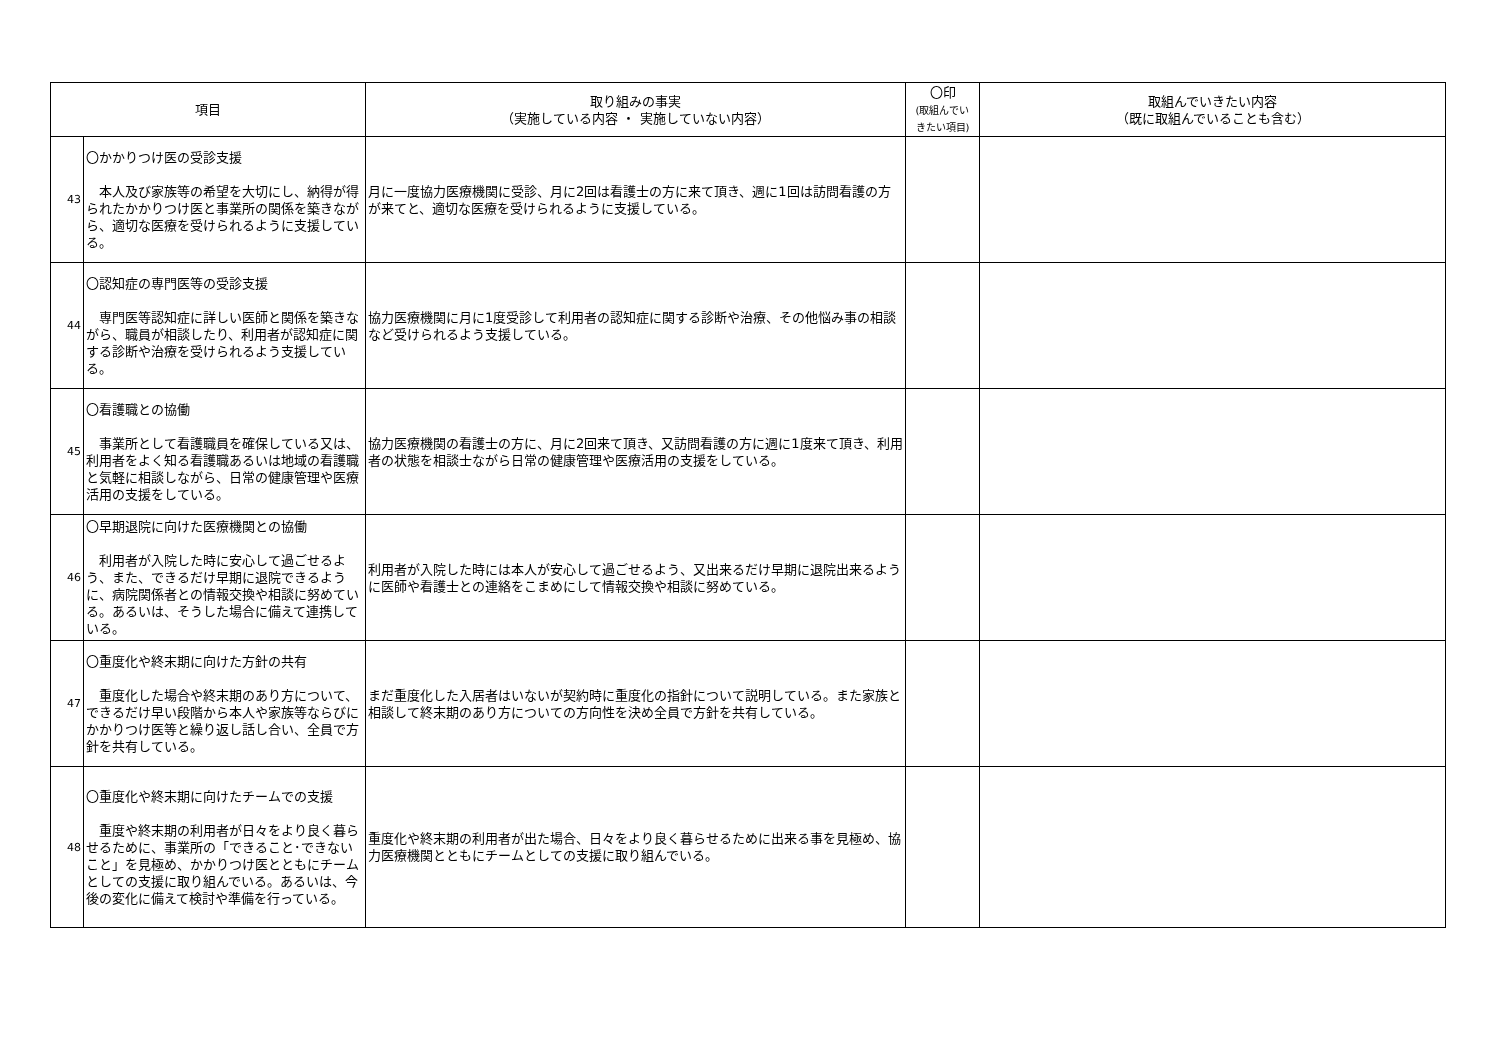| 項目 | | 取り組みの事実 （実施している内容 ・ 実施していない内容） | 〇印 (取組んでい きたい項目) | 取組んでいきたい内容 （既に取組んでいることも含む） |
| --- | --- | --- | --- | --- |
| 43 | 〇かかりつけ医の受診支援 本人及び家族等の希望を大切にし、納得が得られたかかりつけ医と事業所の関係を築きながら、適切な医療を受けられるように支援している。 | 月に一度協力医療機関に受診、月に2回は看護士の方に来て頂き、週に1回は訪問看護の方が来てと、適切な医療を受けられるように支援している。 | | |
| 44 | 〇認知症の専門医等の受診支援 専門医等認知症に詳しい医師と関係を築きながら、職員が相談したり、利用者が認知症に関する診断や治療を受けられるよう支援している。 | 協力医療機関に月に1度受診して利用者の認知症に関する診断や治療、その他悩み事の相談など受けられるよう支援している。 | | |
| 45 | 〇看護職との協働 事業所として看護職員を確保している又は、利用者をよく知る看護職あるいは地域の看護職と気軽に相談しながら、日常の健康管理や医療活用の支援をしている。 | 協力医療機関の看護士の方に、月に2回来て頂き、又訪問看護の方に週に1度来て頂き、利用者の状態を相談士ながら日常の健康管理や医療活用の支援をしている。 | | |
| 46 | 〇早期退院に向けた医療機関との協働 利用者が入院した時に安心して過ごせるよう、また、できるだけ早期に退院できるように、病院関係者との情報交換や相談に努めている。あるいは、そうした場合に備えて連携している。 | 利用者が入院した時には本人が安心して過ごせるよう、又出来るだけ早期に退院出来るように医師や看護士との連絡をこまめにして情報交換や相談に努めている。 | | |
| 47 | 〇重度化や終末期に向けた方針の共有 重度化した場合や終末期のあり方について、できるだけ早い段階から本人や家族等ならびにかかりつけ医等と繰り返し話し合い、全員で方針を共有している。 | まだ重度化した入居者はいないが契約時に重度化の指針について説明している。また家族と相談して終末期のあり方についての方向性を決め全員で方針を共有している。 | | |
| 48 | 〇重度化や終末期に向けたチームでの支援 重度や終末期の利用者が日々をより良く暮らせるために、事業所の「できること･できないこと」を見極め、かかりつけ医とともにチームとしての支援に取り組んでいる。あるいは、今後の変化に備えて検討や準備を行っている。 | 重度化や終末期の利用者が出た場合、日々をより良く暮らせるために出来る事を見極め、協力医療機関とともにチームとしての支援に取り組んでいる。 | | |